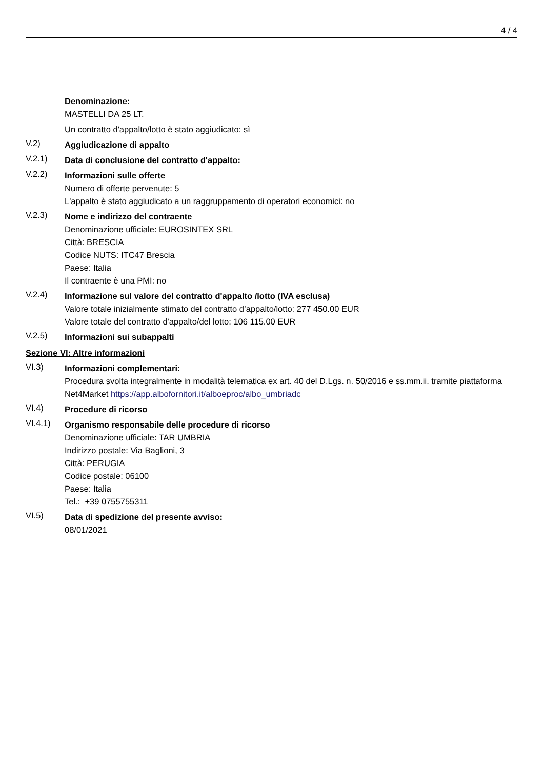4 / 4
Denominazione:
MASTELLI DA 25 LT.
Un contratto d'appalto/lotto è stato aggiudicato: sì
V.2)
Aggiudicazione di appalto
V.2.1)
Data di conclusione del contratto d'appalto:
V.2.2)
Informazioni sulle offerte
Numero di offerte pervenute: 5
L'appalto è stato aggiudicato a un raggruppamento di operatori economici: no
V.2.3)
Nome e indirizzo del contraente
Denominazione ufficiale: EUROSINTEX SRL
Città: BRESCIA
Codice NUTS: ITC47 Brescia
Paese: Italia
Il contraente è una PMI: no
V.2.4)
Informazione sul valore del contratto d'appalto /lotto (IVA esclusa)
Valore totale inizialmente stimato del contratto d’appalto/lotto: 277 450.00 EUR
Valore totale del contratto d'appalto/del lotto: 106 115.00 EUR
V.2.5)
Informazioni sui subappalti
Sezione VI: Altre informazioni
VI.3)
Informazioni complementari:
Procedura svolta integralmente in modalità telematica ex art. 40 del D.Lgs. n. 50/2016 e ss.mm.ii. tramite piattaforma Net4Market https://app.albofornitori.it/alboeproc/albo_umbriadc
VI.4)
Procedure di ricorso
VI.4.1)
Organismo responsabile delle procedure di ricorso
Denominazione ufficiale: TAR UMBRIA
Indirizzo postale: Via Baglioni, 3
Città: PERUGIA
Codice postale: 06100
Paese: Italia
Tel.: +39 0755755311
VI.5)
Data di spedizione del presente avviso:
08/01/2021